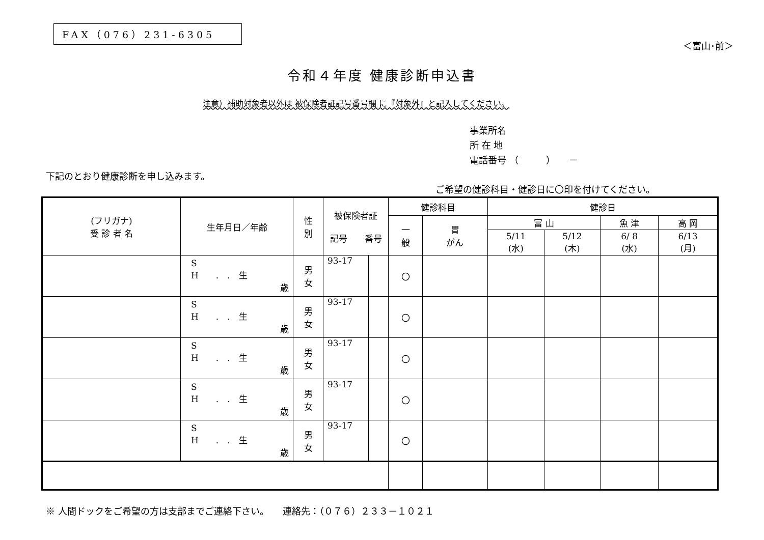FAX（076）231-6305
＜富山･前＞
令和４年度 健康診断申込書
注意）補助対象者以外は 被保険者証記号番号欄 に『対象外』と記入してください。
事業所名
所 在 地
電話番号 （　　　）　　－
下記のとおり健康診断を申し込みます。
ご希望の健診科目・健診日に〇印を付けてください。
| (フリガナ) 受 診 者 名 | 生年月日／年齢 | 性 別 | 被保険者証 記号 番号 | | 健診科目 | | 健診日 | | | |
| --- | --- | --- | --- | --- | --- | --- | --- | --- | --- | --- |
| | | | | | 一 般 | 胃 がん | 富 山 | | 魚 津 | 高 岡 |
| | | | | | | | 5/11 (水) | 5/12 (木) | 6/ 8 (水) | 6/13 (月) |
| | S H . . 生 歳 | 男 女 | 93-17 | | 〇 | | | | | |
| | S H . . 生 歳 | 男 女 | 93-17 | | 〇 | | | | | |
| | S H . . 生 歳 | 男 女 | 93-17 | | 〇 | | | | | |
| | S H . . 生 歳 | 男 女 | 93-17 | | 〇 | | | | | |
| | S H . . 生 歳 | 男 女 | 93-17 | | 〇 | | | | | |
※ 人間ドックをご希望の方は支部までご連絡下さい。　　連絡先：（０７６）２３３－１０２１